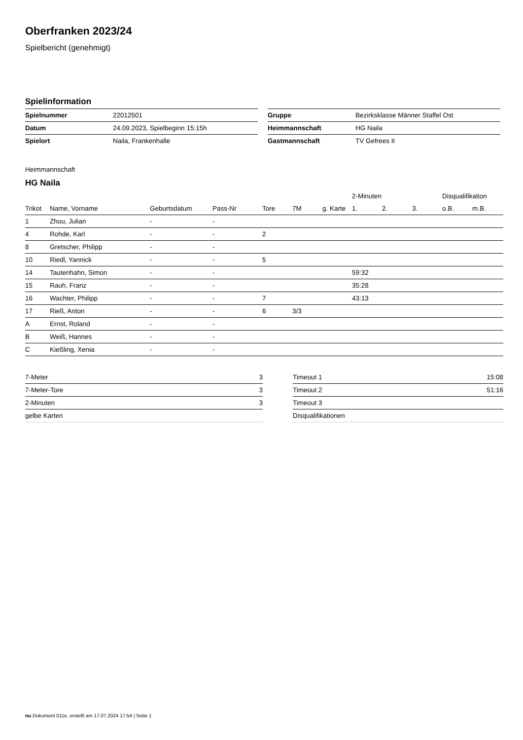Oberfranken 2023/24
Spielbericht (genehmigt)
Spielinformation
| Spielnummer | 22012501 |
| Datum | 24.09.2023, Spielbeginn 15:15h |
| Spielort | Naila, Frankenhalle |
| Gruppe | Bezirksklasse Männer Staffel Ost |
| Heimmannschaft | HG Naila |
| Gastmannschaft | TV Gefrees II |
Heimmannschaft
HG Naila
| | | | | | | | 2-Minuten | | | Disqualifikation | |
| --- | --- | --- | --- | --- | --- | --- | --- | --- | --- | --- | --- |
| Trikot | Name, Vorname | Geburtsdatum | Pass-Nr | Tore | 7M | g. Karte | 1. | 2. | 3. | o.B. | m.B. |
| 1 | Zhou, Julian | - | - | | | | | | | | |
| 4 | Rohde, Karl | - | - | 2 | | | | | | | |
| 8 | Gretscher, Philipp | - | - | | | | | | | | |
| 10 | Riedl, Yannick | - | - | 5 | | | | | | | |
| 14 | Tautenhahn, Simon | - | - | | | | 59:32 | | | | |
| 15 | Rauh, Franz | - | - | | | | 35:28 | | | | |
| 16 | Wachter, Philipp | - | - | 7 | | | 43:13 | | | | |
| 17 | Rieß, Anton | - | - | 6 | 3/3 | | | | | | |
| A | Ernst, Roland | - | - | | | | | | | | |
| B | Weiß, Hannes | - | - | | | | | | | | |
| C | Kießling, Xenia | - | - | | | | | | | | |
| 7-Meter | 3 |
| 7-Meter-Tore | 3 |
| 2-Minuten | 3 |
| gelbe Karten | |
| Timeout 1 | 15:08 |
| Timeout 2 | 51:16 |
| Timeout 3 | |
| Disqualifikationen | |
nu.Dokument 011e, erstellt am 17.07.2024 17:54 | Seite 1